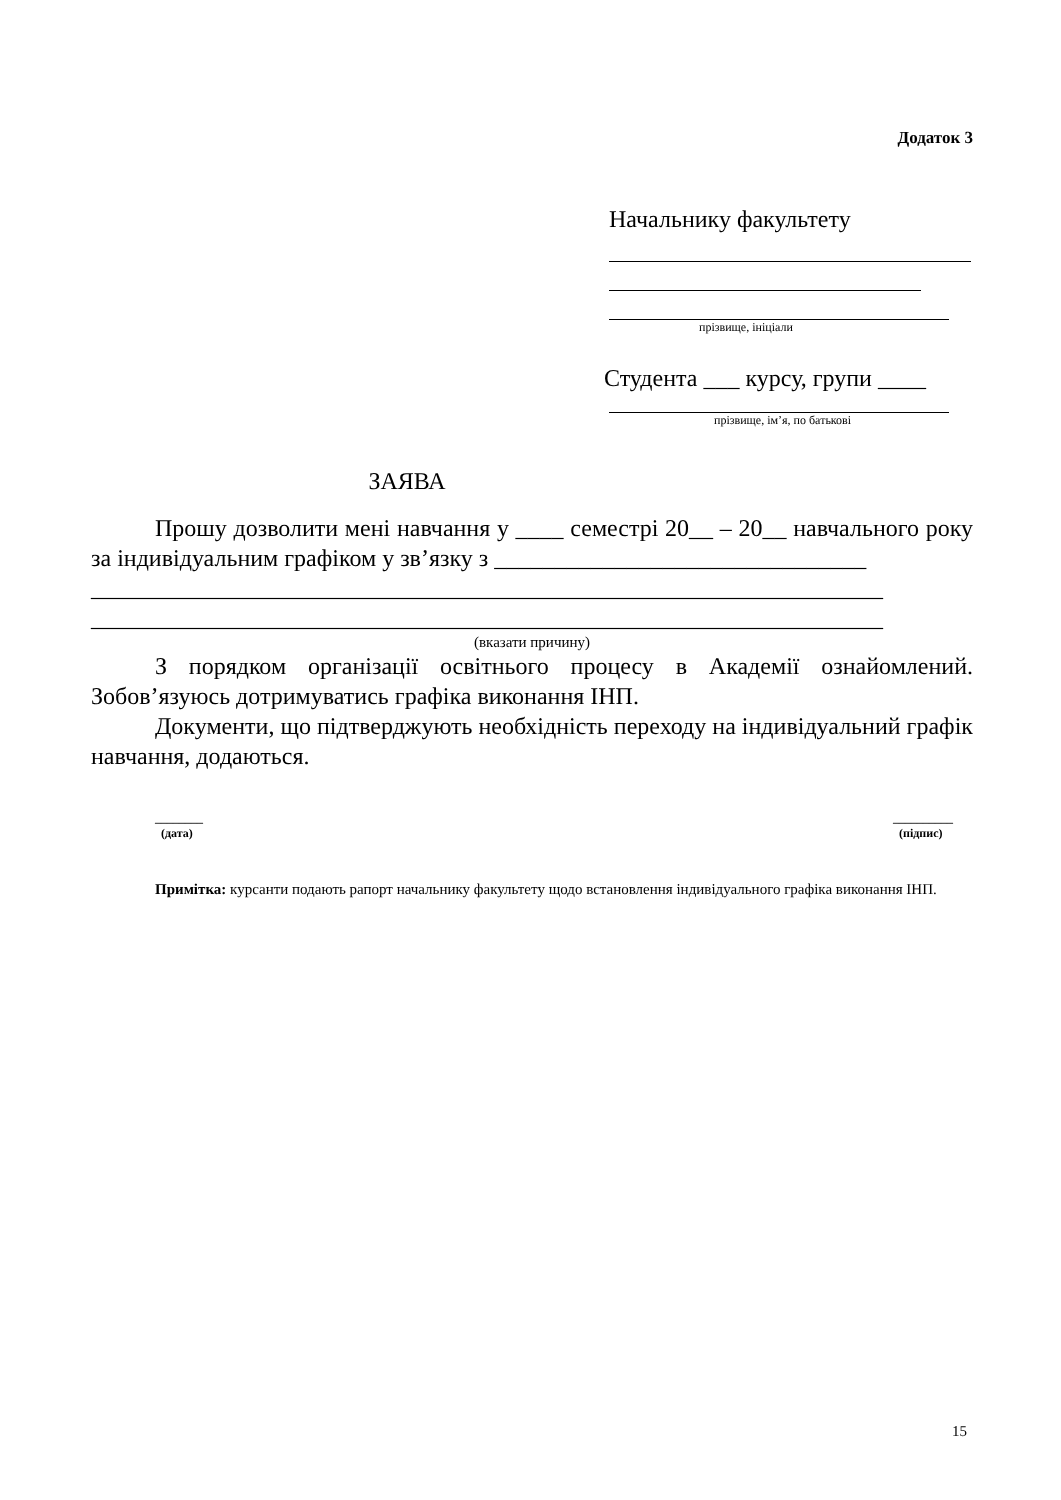Додаток 3
Начальнику факультету
прізвище, ініціали
Студента ___ курсу, групи ____
прізвище, ім’я, по батькові
ЗАЯВА
Прошу дозволити мені навчання у ____ семестрі 20__ – 20__ навчального року за індивідуальним графіком у зв’язку з _______________________________
__________________________________________________________________
__________________________________________________________________
(вказати причину)
З порядком організації освітнього процесу в Академії ознайомлений. Зобов’язуюсь дотримуватись графіка виконання ІНП.
Документи, що підтверджують необхідність переходу на індивідуальний графік навчання, додаються.
________
(дата)
__________
(підпис)
Примітка: курсанти подають рапорт начальнику факультету щодо встановлення індивідуального графіка виконання ІНП.
15